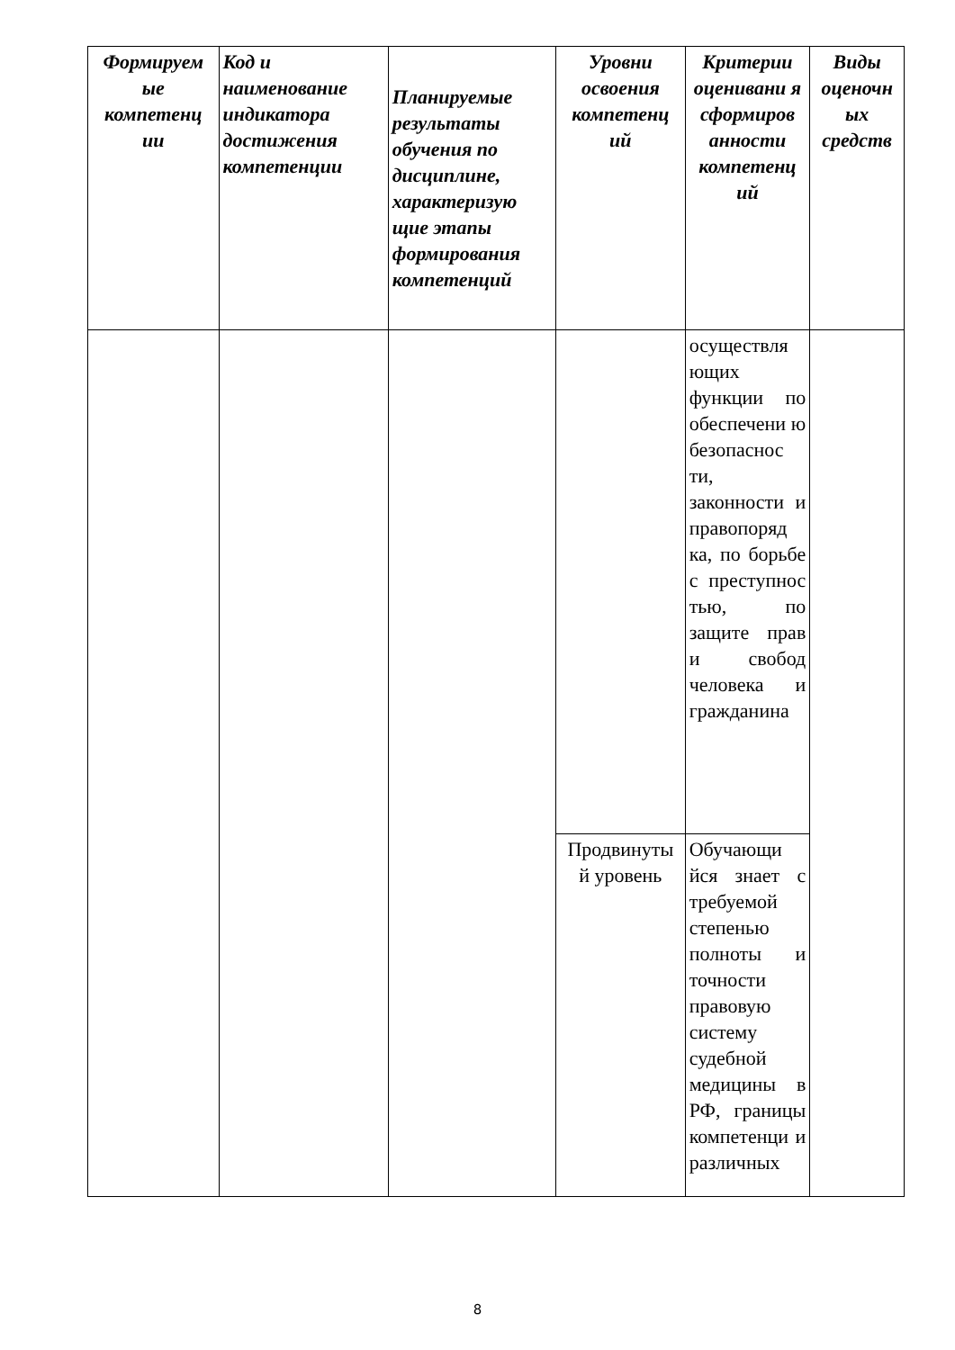| Формируем ые компетенц ии | Код и наименование индикатора достижения компетенции | Планируемые результаты обучения по дисциплине, характеризую щие этапы формирования компетенций | Уровни освоения компетенц ий | Критерии оценивани я сформиров анности компетенц ий | Виды оценочн ых средств |
| --- | --- | --- | --- | --- | --- |
| | | | | осуществля ющих функции по обеспечени ю безопаснос ти, законности и правопоряд ка, по борьбе с преступнос тью, по защите прав и свобод человека и гражданина | |
| | | | Продвинуты й уровень | Обучающи йся знает с требуемой степенью полноты и точности правовую систему судебной медицины в РФ, границы компетенци и различных | |
8